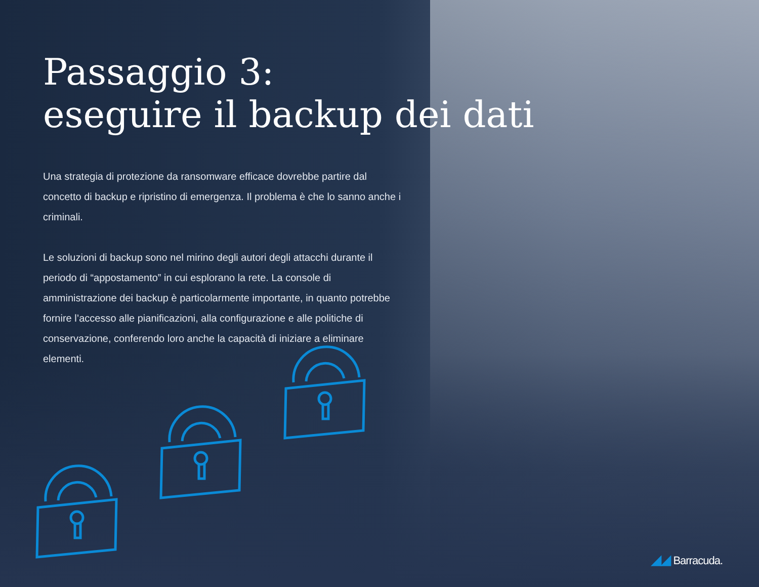Passaggio 3:
eseguire il backup dei dati
Una strategia di protezione da ransomware efficace dovrebbe partire dal concetto di backup e ripristino di emergenza. Il problema è che lo sanno anche i criminali.
Le soluzioni di backup sono nel mirino degli autori degli attacchi durante il periodo di “appostamento” in cui esplorano la rete. La console di amministrazione dei backup è particolarmente importante, in quanto potrebbe fornire l’accesso alle pianificazioni, alla configurazione e alle politiche di conservazione, conferendo loro anche la capacità di iniziare a eliminare elementi.
◢◢ Barracuda.